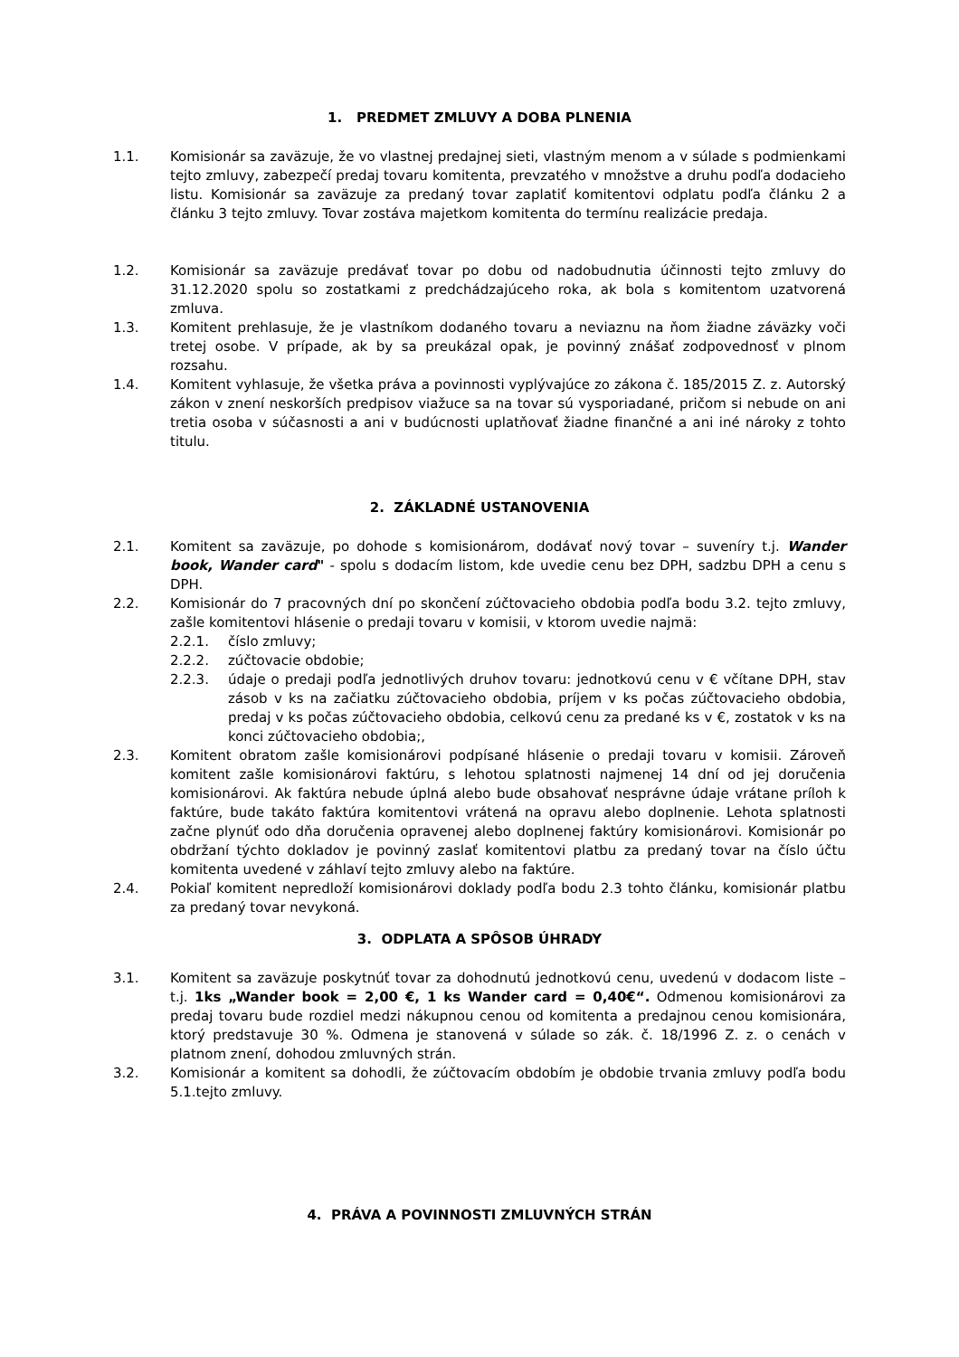1. PREDMET ZMLUVY A DOBA PLNENIA
1.1. Komisionár sa zaväzuje, že vo vlastnej predajnej sieti, vlastným menom a v súlade s podmienkami tejto zmluvy, zabezpečí predaj tovaru komitenta, prevzatého v množstve a druhu podľa dodacieho listu. Komisionár sa zaväzuje za predaný tovar zaplatiť komitentovi odplatu podľa článku 2 a článku 3 tejto zmluvy. Tovar zostáva majetkom komitenta do termínu realizácie predaja.
1.2. Komisionár sa zaväzuje predávať tovar po dobu od nadobudnutia účinnosti tejto zmluvy do 31.12.2020 spolu so zostatkami z predchádzajúceho roka, ak bola s komitentom uzatvorená zmluva.
1.3. Komitent prehlasuje, že je vlastníkom dodaného tovaru a neviaznu na ňom žiadne záväzky voči tretej osobe. V prípade, ak by sa preukázal opak, je povinný znášať zodpovednosť v plnom rozsahu.
1.4. Komitent vyhlasuje, že všetka práva a povinnosti vyplývajúce zo zákona č. 185/2015 Z. z. Autorský zákon v znení neskorších predpisov viažuce sa na tovar sú vysporiadané, pričom si nebude on ani tretia osoba v súčasnosti a ani v budúcnosti uplatňovať žiadne finančné a ani iné nároky z tohto titulu.
2. ZÁKLADNÉ USTANOVENIA
2.1. Komitent sa zaväzuje, po dohode s komisionárom, dodávať nový tovar – suveníry t.j. Wander book, Wander card" - spolu s dodacím listom, kde uvedie cenu bez DPH, sadzbu DPH a cenu s DPH.
2.2. Komisionár do 7 pracovných dní po skončení zúčtovacieho obdobia podľa bodu 3.2. tejto zmluvy, zašle komitentovi hlásenie o predaji tovaru v komisii, v ktorom uvedie najmä:
2.2.1. číslo zmluvy;
2.2.2. zúčtovacie obdobie;
2.2.3. údaje o predaji podľa jednotlivých druhov tovaru: jednotkovú cenu v € včítane DPH, stav zásob v ks na začiatku zúčtovacieho obdobia, príjem v ks počas zúčtovacieho obdobia, predaj v ks počas zúčtovacieho obdobia, celkovú cenu za predané ks v €, zostatok v ks na konci zúčtovacieho obdobia;,
2.3. Komitent obratom zašle komisionárovi podpísané hlásenie o predaji tovaru v komisii. Zároveň komitent zašle komisionárovi faktúru, s lehotou splatnosti najmenej 14 dní od jej doručenia komisionárovi. Ak faktúra nebude úplná alebo bude obsahovať nesprávne údaje vrátane príloh k faktúre, bude takáto faktúra komitentovi vrátená na opravu alebo doplnenie. Lehota splatnosti začne plynúť odo dňa doručenia opravenej alebo doplnenej faktúry komisionárovi. Komisionár po obdržaní týchto dokladov je povinný zaslať komitentovi platbu za predaný tovar na číslo účtu komitenta uvedené v záhlaví tejto zmluvy alebo na faktúre.
2.4. Pokiaľ komitent nepredloží komisionárovi doklady podľa bodu 2.3 tohto článku, komisionár platbu za predaný tovar nevykoná.
3. ODPLATA A SPÔSOB ÚHRADY
3.1. Komitent sa zaväzuje poskytnúť tovar za dohodnutú jednotkovú cenu, uvedenú v dodacom liste – t.j. 1ks „Wander book = 2,00 €, 1 ks Wander card = 0,40€“. Odmenou komisionárovi za predaj tovaru bude rozdiel medzi nákupnou cenou od komitenta a predajnou cenou komisionára, ktorý predstavuje 30 %. Odmena je stanovená v súlade so zák. č. 18/1996 Z. z. o cenách v platnom znení, dohodou zmluvných strán.
3.2. Komisionár a komitent sa dohodli, že zúčtovacím obdobím je obdobie trvania zmluvy podľa bodu 5.1.tejto zmluvy.
4. PRÁVA A POVINNOSTI ZMLUVNÝCH STRÁN